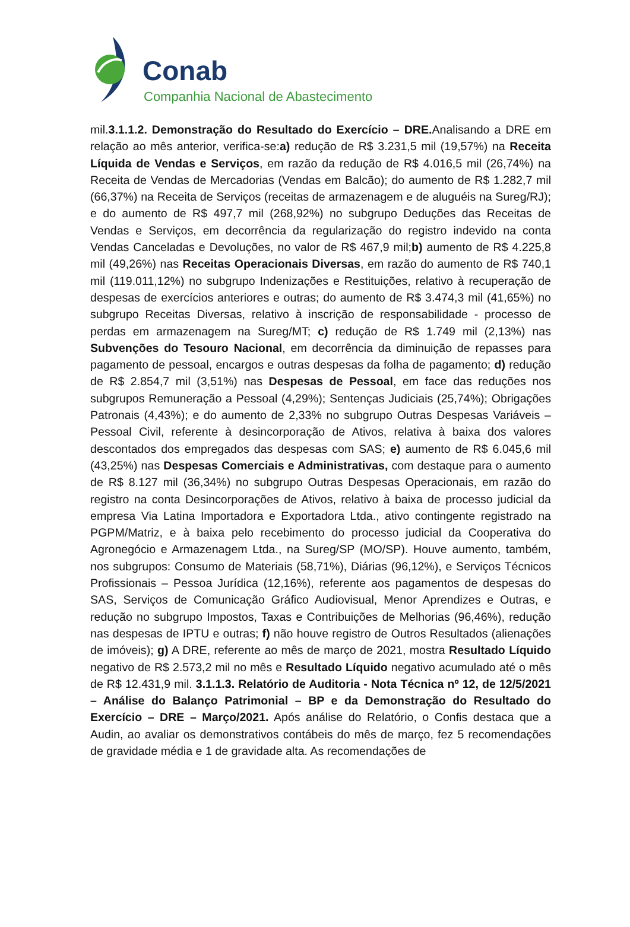Conab
Companhia Nacional de Abastecimento
mil.3.1.1.2. Demonstração do Resultado do Exercício – DRE. Analisando a DRE em relação ao mês anterior, verifica-se:a) redução de R$ 3.231,5 mil (19,57%) na Receita Líquida de Vendas e Serviços, em razão da redução de R$ 4.016,5 mil (26,74%) na Receita de Vendas de Mercadorias (Vendas em Balcão); do aumento de R$ 1.282,7 mil (66,37%) na Receita de Serviços (receitas de armazenagem e de aluguéis na Sureg/RJ); e do aumento de R$ 497,7 mil (268,92%) no subgrupo Deduções das Receitas de Vendas e Serviços, em decorrência da regularização do registro indevido na conta Vendas Canceladas e Devoluções, no valor de R$ 467,9 mil;b) aumento de R$ 4.225,8 mil (49,26%) nas Receitas Operacionais Diversas, em razão do aumento de R$ 740,1 mil (119.011,12%) no subgrupo Indenizações e Restituições, relativo à recuperação de despesas de exercícios anteriores e outras; do aumento de R$ 3.474,3 mil (41,65%) no subgrupo Receitas Diversas, relativo à inscrição de responsabilidade - processo de perdas em armazenagem na Sureg/MT; c) redução de R$ 1.749 mil (2,13%) nas Subvenções do Tesouro Nacional, em decorrência da diminuição de repasses para pagamento de pessoal, encargos e outras despesas da folha de pagamento; d) redução de R$ 2.854,7 mil (3,51%) nas Despesas de Pessoal, em face das reduções nos subgrupos Remuneração a Pessoal (4,29%); Sentenças Judiciais (25,74%); Obrigações Patronais (4,43%); e do aumento de 2,33% no subgrupo Outras Despesas Variáveis – Pessoal Civil, referente à desincorporação de Ativos, relativa à baixa dos valores descontados dos empregados das despesas com SAS; e) aumento de R$ 6.045,6 mil (43,25%) nas Despesas Comerciais e Administrativas, com destaque para o aumento de R$ 8.127 mil (36,34%) no subgrupo Outras Despesas Operacionais, em razão do registro na conta Desincorporações de Ativos, relativo à baixa de processo judicial da empresa Via Latina Importadora e Exportadora Ltda., ativo contingente registrado na PGPM/Matriz, e à baixa pelo recebimento do processo judicial da Cooperativa do Agronegócio e Armazenagem Ltda., na Sureg/SP (MO/SP). Houve aumento, também, nos subgrupos: Consumo de Materiais (58,71%), Diárias (96,12%), e Serviços Técnicos Profissionais – Pessoa Jurídica (12,16%), referente aos pagamentos de despesas do SAS, Serviços de Comunicação Gráfico Audiovisual, Menor Aprendizes e Outras, e redução no subgrupo Impostos, Taxas e Contribuições de Melhorias (96,46%), redução nas despesas de IPTU e outras; f) não houve registro de Outros Resultados (alienações de imóveis); g) A DRE, referente ao mês de março de 2021, mostra Resultado Líquido negativo de R$ 2.573,2 mil no mês e Resultado Líquido negativo acumulado até o mês de R$ 12.431,9 mil. 3.1.1.3. Relatório de Auditoria - Nota Técnica nº 12, de 12/5/2021 – Análise do Balanço Patrimonial – BP e da Demonstração do Resultado do Exercício – DRE – Março/2021. Após análise do Relatório, o Confis destaca que a Audin, ao avaliar os demonstrativos contábeis do mês de março, fez 5 recomendações de gravidade média e 1 de gravidade alta. As recomendações de